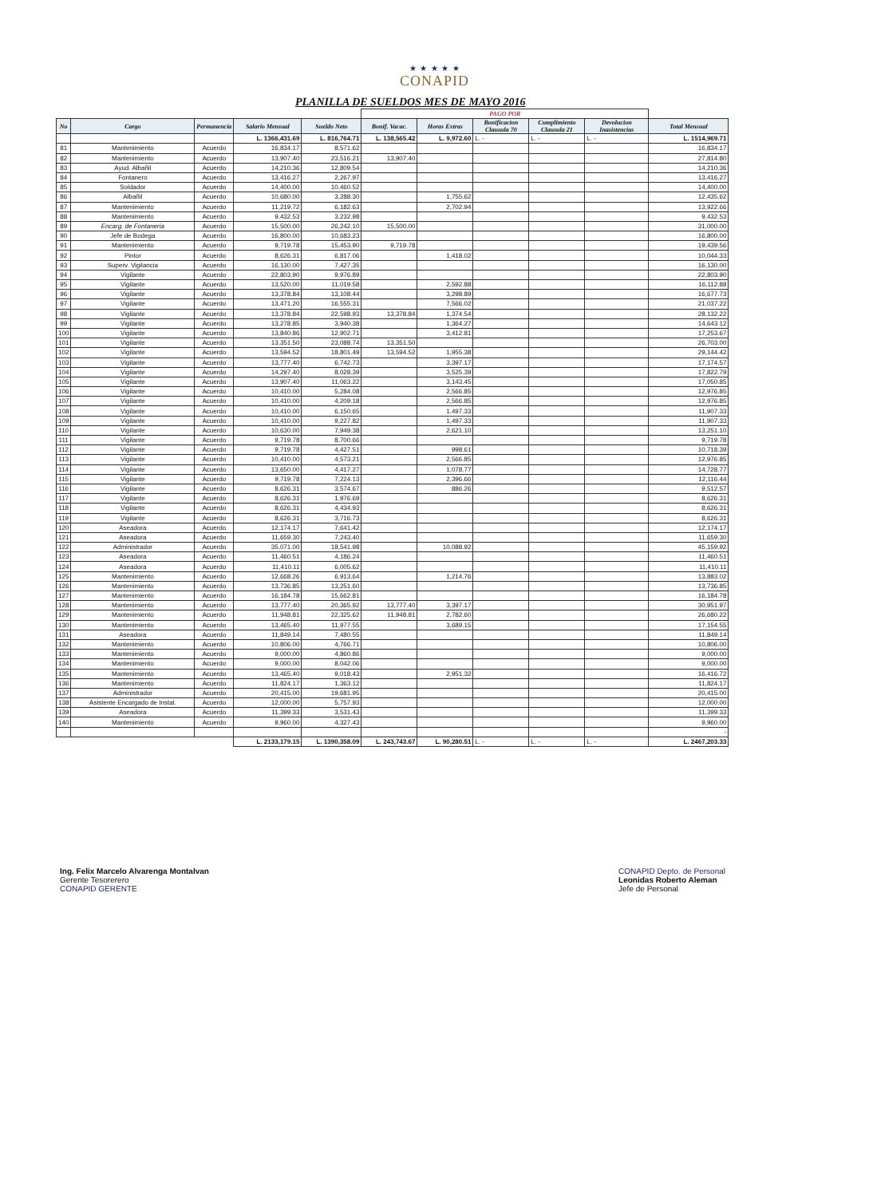★ ★ ★ ★ ★
CONAPID
PLANILLA DE SUELDOS MES DE MAYO 2016
| | | | | | PAGO POR | | | | | |
| --- | --- | --- | --- | --- | --- | --- | --- | --- | --- | --- |
| No | Cargo | Permanencia | Salario Mensual | Sueldo Neto | Bonif. Vacac. | Horas Extras | Bonificacion Clausula 70 | Cumplimiento Clausula 21 | Devolucion Inasistencias | Total Mensual |
| | | | L. 1366,431.69 | L. 816,764.71 | L. 138,565.42 | L. 9,972.60 | L. - | L. - | L. - | L. 1514,969.71 |
| 81 | Mantenimiento | Acuerdo | 16,834.17 | 8,571.62 | | | | | | 16,834.17 |
| 82 | Mantenimiento | Acuerdo | 13,907.40 | 23,516.21 | 13,907.40 | | | | | 27,814.80 |
| 83 | Ayud. Albañil | Acuerdo | 14,210.36 | 12,809.54 | | | | | | 14,210.36 |
| 84 | Fontanero | Acuerdo | 13,416.27 | 2,267.97 | | | | | | 13,416.27 |
| 85 | Soldador | Acuerdo | 14,400.00 | 10,460.52 | | | | | | 14,400.00 |
| 86 | Albañil | Acuerdo | 10,680.00 | 3,288.30 | | 1,755.62 | | | | 12,435.62 |
| 87 | Mantenimiento | Acuerdo | 11,219.72 | 6,182.63 | | 2,702.94 | | | | 13,922.66 |
| 88 | Mantenimiento | Acuerdo | 9,432.53 | 3,232.98 | | | | | | 9,432.53 |
| 89 | Encarg. de Fontaneria | Acuerdo | 15,500.00 | 26,242.10 | 15,500.00 | | | | | 31,000.00 |
| 90 | Jefe de Bodega | Acuerdo | 16,800.00 | 10,683.23 | | | | | | 16,800.00 |
| 91 | Mantenimiento | Acuerdo | 9,719.78 | 15,453.90 | 9,719.78 | | | | | 19,439.56 |
| 92 | Pintor | Acuerdo | 8,626.31 | 6,817.06 | | 1,418.02 | | | | 10,044.33 |
| 93 | Superv. Vigilancia | Acuerdo | 16,130.00 | 7,427.35 | | | | | | 16,130.00 |
| 94 | Vigilante | Acuerdo | 22,803.90 | 9,976.89 | | | | | | 22,803.90 |
| 95 | Vigilante | Acuerdo | 13,520.00 | 11,019.58 | | 2,592.88 | | | | 16,112.88 |
| 96 | Vigilante | Acuerdo | 13,378.84 | 13,108.44 | | 3,298.89 | | | | 16,677.73 |
| 97 | Vigilante | Acuerdo | 13,471.20 | 16,555.31 | | 7,566.02 | | | | 21,037.22 |
| 98 | Vigilante | Acuerdo | 13,378.84 | 22,598.93 | 13,378.84 | 1,374.54 | | | | 28,132.22 |
| 99 | Vigilante | Acuerdo | 13,278.85 | 3,940.38 | | 1,364.27 | | | | 14,643.12 |
| 100 | Vigilante | Acuerdo | 13,840.86 | 12,902.71 | | 3,412.81 | | | | 17,253.67 |
| 101 | Vigilante | Acuerdo | 13,351.50 | 23,088.74 | 13,351.50 | | | | | 26,703.00 |
| 102 | Vigilante | Acuerdo | 13,594.52 | 18,801.49 | 13,594.52 | 1,955.38 | | | | 29,144.42 |
| 103 | Vigilante | Acuerdo | 13,777.40 | 6,742.73 | | 3,397.17 | | | | 17,174.57 |
| 104 | Vigilante | Acuerdo | 14,297.40 | 8,028.39 | | 3,525.39 | | | | 17,822.79 |
| 105 | Vigilante | Acuerdo | 13,907.40 | 11,063.22 | | 3,143.45 | | | | 17,050.85 |
| 106 | Vigilante | Acuerdo | 10,410.00 | 5,284.08 | | 2,566.85 | | | | 12,976.85 |
| 107 | Vigilante | Acuerdo | 10,410.00 | 4,209.18 | | 2,566.85 | | | | 12,976.85 |
| 108 | Vigilante | Acuerdo | 10,410.00 | 6,150.65 | | 1,497.33 | | | | 11,907.33 |
| 109 | Vigilante | Acuerdo | 10,410.00 | 9,227.82 | | 1,497.33 | | | | 11,907.33 |
| 110 | Vigilante | Acuerdo | 10,630.00 | 7,949.38 | | 2,621.10 | | | | 13,251.10 |
| 111 | Vigilante | Acuerdo | 9,719.78 | 8,700.66 | | | | | | 9,719.78 |
| 112 | Vigilante | Acuerdo | 9,719.78 | 4,427.51 | | 998.61 | | | | 10,718.39 |
| 113 | Vigilante | Acuerdo | 10,410.00 | 4,573.21 | | 2,566.85 | | | | 12,976.85 |
| 114 | Vigilante | Acuerdo | 13,650.00 | 4,417.27 | | 1,078.77 | | | | 14,728.77 |
| 115 | Vigilante | Acuerdo | 9,719.78 | 7,224.13 | | 2,396.66 | | | | 12,116.44 |
| 116 | Vigilante | Acuerdo | 8,626.31 | 3,574.67 | | 886.26 | | | | 9,512.57 |
| 117 | Vigilante | Acuerdo | 8,626.31 | 1,976.69 | | | | | | 8,626.31 |
| 118 | Vigilante | Acuerdo | 8,626.31 | 4,434.93 | | | | | | 8,626.31 |
| 119 | Vigilante | Acuerdo | 8,626.31 | 3,716.73 | | | | | | 8,626.31 |
| 120 | Aseadora | Acuerdo | 12,174.17 | 7,641.42 | | | | | | 12,174.17 |
| 121 | Aseadora | Acuerdo | 11,659.30 | 7,243.40 | | | | | | 11,659.30 |
| 122 | Administrador | Acuerdo | 35,071.00 | 18,541.98 | | 10,088.92 | | | | 45,159.92 |
| 123 | Aseadora | Acuerdo | 11,460.51 | 4,186.24 | | | | | | 11,460.51 |
| 124 | Aseadora | Acuerdo | 11,410.11 | 6,005.62 | | | | | | 11,410.11 |
| 125 | Mantenimiento | Acuerdo | 12,668.26 | 6,913.64 | | 1,214.76 | | | | 13,883.02 |
| 126 | Mantenimiento | Acuerdo | 13,736.85 | 13,251.60 | | | | | | 13,736.85 |
| 127 | Mantenimiento | Acuerdo | 16,184.78 | 15,662.81 | | | | | | 16,184.78 |
| 128 | Mantenimiento | Acuerdo | 13,777.40 | 20,365.92 | 13,777.40 | 3,397.17 | | | | 30,951.97 |
| 129 | Mantenimiento | Acuerdo | 11,948.81 | 22,325.62 | 11,948.81 | 2,782.60 | | | | 26,680.22 |
| 130 | Mantenimiento | Acuerdo | 13,465.40 | 11,977.55 | | 3,689.15 | | | | 17,154.55 |
| 131 | Aseadora | Acuerdo | 11,849.14 | 7,480.55 | | | | | | 11,849.14 |
| 132 | Mantenimiento | Acuerdo | 10,806.00 | 4,766.71 | | | | | | 10,806.00 |
| 133 | Mantenimiento | Acuerdo | 9,000.00 | 4,860.86 | | | | | | 9,000.00 |
| 134 | Mantenimiento | Acuerdo | 9,000.00 | 8,042.06 | | | | | | 9,000.00 |
| 135 | Mantenimiento | Acuerdo | 13,465.40 | 9,018.43 | | 2,951.32 | | | | 16,416.72 |
| 136 | Mantenimiento | Acuerdo | 11,824.17 | 1,363.12 | | | | | | 11,824.17 |
| 137 | Administrador | Acuerdo | 20,415.00 | 19,681.95 | | | | | | 20,415.00 |
| 138 | Asistente Encargado de Instal. | Acuerdo | 12,000.00 | 5,757.93 | | | | | | 12,000.00 |
| 139 | Aseadora | Acuerdo | 11,399.33 | 3,531.43 | | | | | | 11,399.33 |
| 140 | Mantenimiento | Acuerdo | 9,960.00 | 4,327.43 | | | | | | 9,960.00 |
| | | | | | | | | | | - |
| | | | L. 2133,179.15 | L. 1390,358.09 | L. 243,743.67 | L. 90,280.51 | L. - | L. - | L. - | L. 2467,203.33 |
Ing. Felix Marcelo Alvarenga Montalvan
Gerente Tesorerero
CONAPID GERENTE
CONAPID Depto. de Personal
Leonidas Roberto Aleman
Jefe de Personal